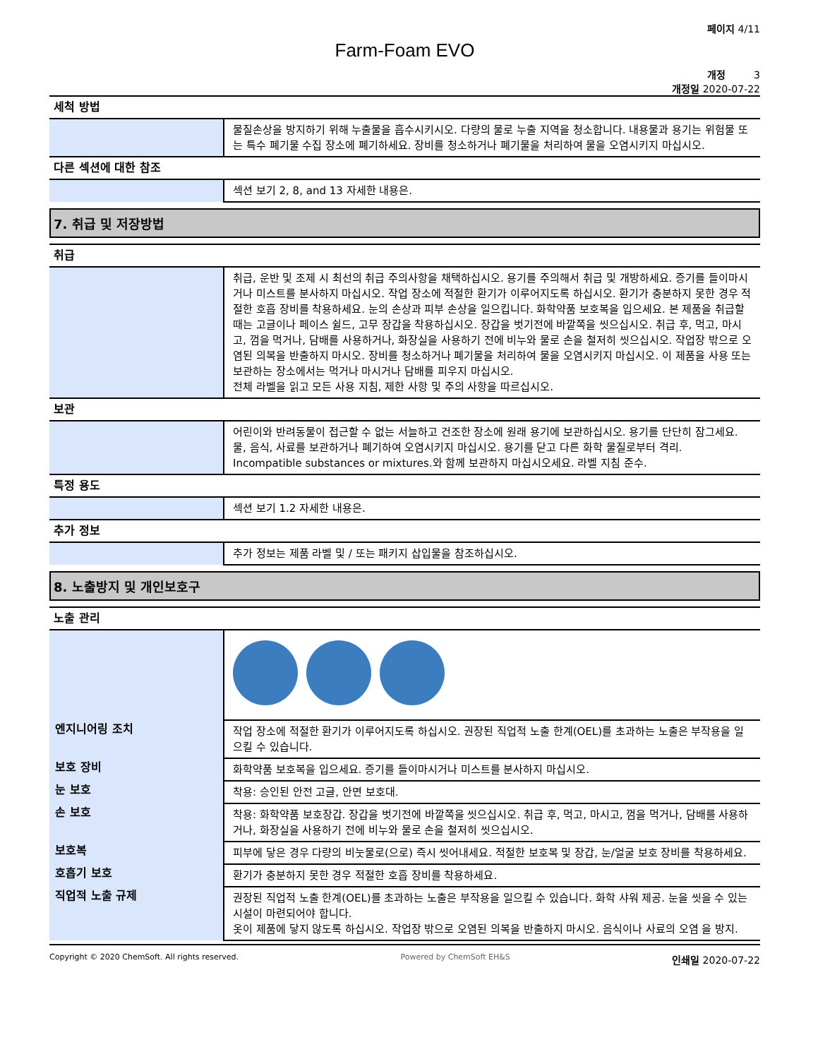페이지 4/11
Farm-Foam EVO
개정 3
개정일 2020-07-22
| 세척 방법 | |
| | 물질손상을 방지하기 위해 누출물을 흡수시키시오. 다량의 물로 누출 지역을 청소합니다. 내용물과 용기는 위험물 또는 특수 폐기물 수집 장소에 폐기하세요. 장비를 청소하거나 폐기물을 처리하여 물을 오염시키지 마십시오. |
| 다른 섹션에 대한 참조 | |
| | 섹션 보기 2, 8, and 13 자세한 내용은. |
7. 취급 및 저장방법
| 취급 | |
| | 취급, 운반 및 조제 시 최선의 취급 주의사항을 채택하십시오. 용기를 주의해서 취급 및 개방하세요. 증기를 들이마시거나 미스트를 분사하지 마십시오. 작업 장소에 적절한 환기가 이루어지도록 하십시오. 환기가 충분하지 못한 경우 적절한 호흡 장비를 착용하세요. 눈의 손상과 피부 손상을 일으킵니다. 화학약품 보호복을 입으세요. 본 제품을 취급할 때는 고글이나 페이스 쉴드, 고무 장갑을 착용하십시오. 장갑을 벗기전에 바깥쪽을 씻으십시오. 취급 후, 먹고, 마시고, 껌을 먹거나, 담배를 사용하거나, 화장실을 사용하기 전에 비누와 물로 손을 철저히 씻으십시오. 작업장 밖으로 오염된 의복을 반출하지 마시오. 장비를 청소하거나 폐기물을 처리하여 물을 오염시키지 마십시오. 이 제품을 사용 또는 보관하는 장소에서는 먹거나 마시거나 담배를 피우지 마십시오. 전체 라벨을 읽고 모든 사용 지침, 제한 사항 및 주의 사항을 따르십시오. |
| 보관 | |
| | 어린이와 반려동물이 접근할 수 없는 서늘하고 건조한 장소에 원래 용기에 보관하십시오. 용기를 단단히 잠그세요. 물, 음식, 사료를 보관하거나 폐기하여 오염시키지 마십시오. 용기를 닫고 다른 화학 물질로부터 격리. Incompatible substances or mixtures.와 함께 보관하지 마십시오세요. 라벨 지침 준수. |
| 특정 용도 | |
| | 섹션 보기 1.2 자세한 내용은. |
| 추가 정보 | |
| | 추가 정보는 제품 라벨 및 / 또는 패키지 삽입물을 참조하십시오. |
8. 노출방지 및 개인보호구
| 노출 관리 | |
| 엔지니어링 조치 | 작업 장소에 적절한 환기가 이루어지도록 하십시오. 권장된 직업적 노출 한계(OEL)를 초과하는 노출은 부작용을 일으킬 수 있습니다. |
| 보호 장비 | 화학약품 보호복을 입으세요. 증기를 들이마시거나 미스트를 분사하지 마십시오. |
| 눈 보호 | 착용: 승인된 안전 고글, 안면 보호대. |
| 손 보호 | 착용: 화학약품 보호장갑. 장갑을 벗기전에 바깥쪽을 씻으십시오. 취급 후, 먹고, 마시고, 껌을 먹거나, 담배를 사용하거나, 화장실을 사용하기 전에 비누와 물로 손을 철저히 씻으십시오. |
| 보호복 | 피부에 닿은 경우 다량의 비눗물로(으로) 즉시 씻어내세요. 적절한 보호복 및 장갑, 눈/얼굴 보호 장비를 착용하세요. |
| 호흡기 보호 | 환기가 충분하지 못한 경우 적절한 호흡 장비를 착용하세요. |
| 직업적 노출 규제 | 권장된 직업적 노출 한계(OEL)를 초과하는 노출은 부작용을 일으킬 수 있습니다. 화학 샤워 제공. 눈을 씻을 수 있는 시설이 마련되어야 합니다. 옷이 제품에 닿지 않도록 하십시오. 작업장 밖으로 오염된 의복을 반출하지 마시오. 음식이나 사료의 오염 을 방지. |
Copyright © 2020 ChemSoft. All rights reserved. Powered by ChemSoft EH&S 인쇄일 2020-07-22